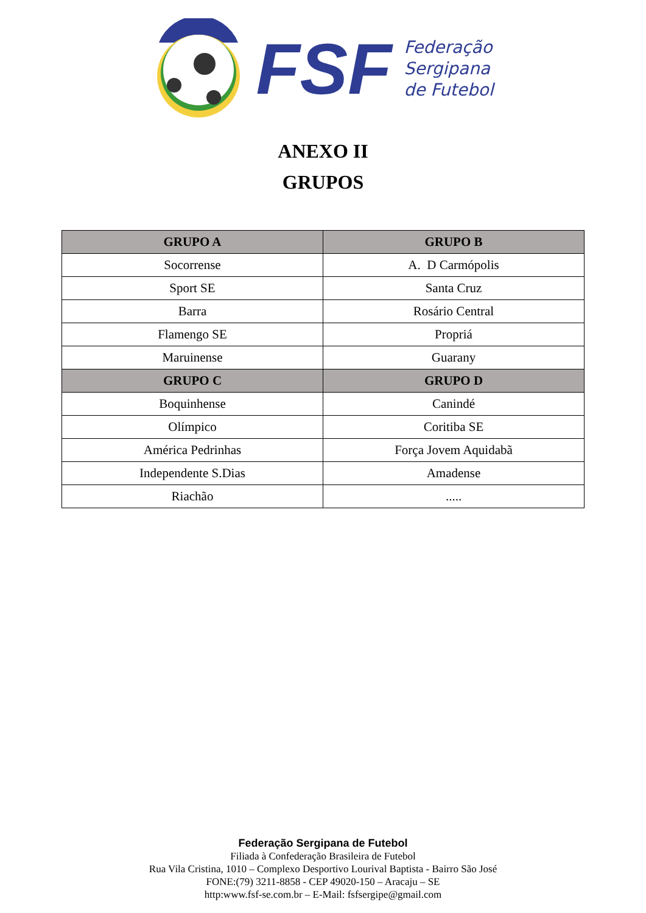FSF
Federação
Sergipana
de Futebol
ANEXO II
GRUPOS
| GRUPO A | GRUPO B |
| --- | --- |
| Socorrense | A. D Carmópolis |
| Sport SE | Santa Cruz |
| Barra | Rosário Central |
| Flamengo SE | Propriá |
| Maruinense | Guarany |
| GRUPO C | GRUPO D |
| Boquinhense | Canindé |
| Olímpico | Coritiba SE |
| América Pedrinhas | Força Jovem Aquidabã |
| Independente S.Dias | Amadense |
| Riachão | ..... |
Federação Sergipana de Futebol
Filiada à Confederação Brasileira de Futebol
Rua Vila Cristina, 1010 – Complexo Desportivo Lourival Baptista - Bairro São José
FONE:(79) 3211-8858 - CEP 49020-150 – Aracaju – SE
http:www.fsf-se.com.br – E-Mail: fsfsergipe@gmail.com